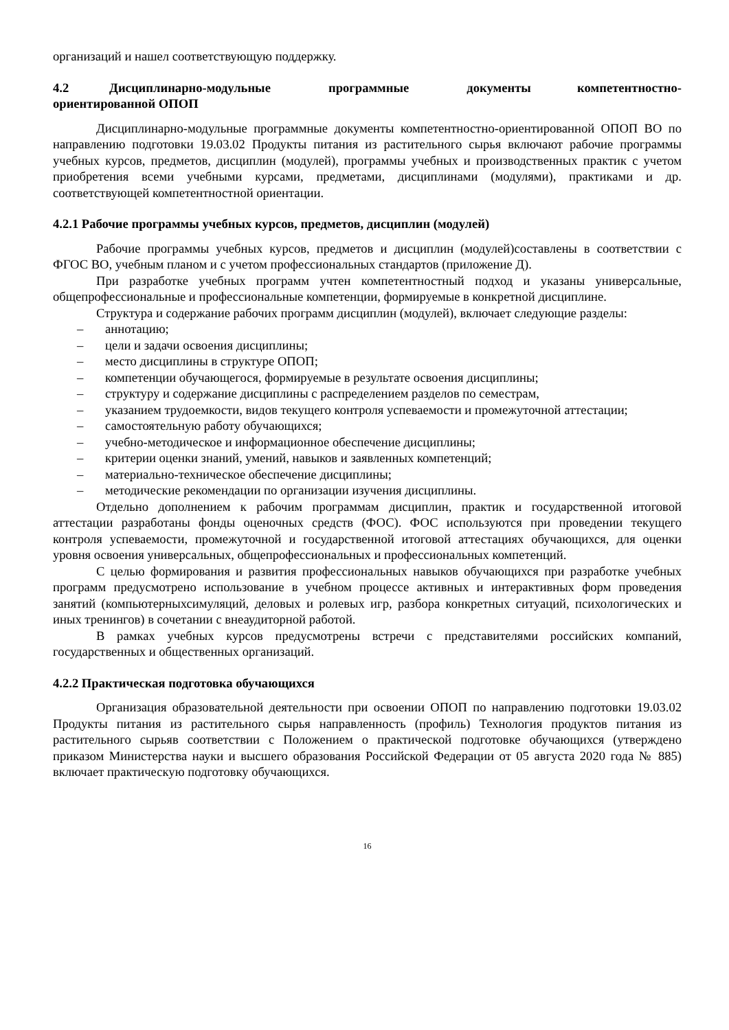организаций и нашел соответствующую поддержку.
4.2 Дисциплинарно-модульные программные документы компетентностно-ориентированной ОПОП
Дисциплинарно-модульные программные документы компетентностно-ориентированной ОПОП ВО по направлению подготовки 19.03.02 Продукты питания из растительного сырья включают рабочие программы учебных курсов, предметов, дисциплин (модулей), программы учебных и производственных практик с учетом приобретения всеми учебными курсами, предметами, дисциплинами (модулями), практиками и др. соответствующей компетентностной ориентации.
4.2.1 Рабочие программы учебных курсов, предметов, дисциплин (модулей)
Рабочие программы учебных курсов, предметов и дисциплин (модулей)составлены в соответствии с ФГОС ВО, учебным планом и с учетом профессиональных стандартов (приложение Д).
При разработке учебных программ учтен компетентностный подход и указаны универсальные, общепрофессиональные и профессиональные компетенции, формируемые в конкретной дисциплине.
Структура и содержание рабочих программ дисциплин (модулей), включает следующие разделы:
– аннотацию;
– цели и задачи освоения дисциплины;
– место дисциплины в структуре ОПОП;
– компетенции обучающегося, формируемые в результате освоения дисциплины;
– структуру и содержание дисциплины с распределением разделов по семестрам,
– указанием трудоемкости, видов текущего контроля успеваемости и промежуточной аттестации;
– самостоятельную работу обучающихся;
– учебно-методическое и информационное обеспечение дисциплины;
– критерии оценки знаний, умений, навыков и заявленных компетенций;
– материально-техническое обеспечение дисциплины;
– методические рекомендации по организации изучения дисциплины.
Отдельно дополнением к рабочим программам дисциплин, практик и государственной итоговой аттестации разработаны фонды оценочных средств (ФОС). ФОС используются при проведении текущего контроля успеваемости, промежуточной и государственной итоговой аттестациях обучающихся, для оценки уровня освоения универсальных, общепрофессиональных и профессиональных компетенций.
С целью формирования и развития профессиональных навыков обучающихся при разработке учебных программ предусмотрено использование в учебном процессе активных и интерактивных форм проведения занятий (компьютерныхсимуляций, деловых и ролевых игр, разбора конкретных ситуаций, психологических и иных тренингов) в сочетании с внеаудиторной работой.
В рамках учебных курсов предусмотрены встречи с представителями российских компаний, государственных и общественных организаций.
4.2.2 Практическая подготовка обучающихся
Организация образовательной деятельности при освоении ОПОП по направлению подготовки 19.03.02 Продукты питания из растительного сырья направленность (профиль) Технология продуктов питания из растительного сырьяв соответствии с Положением о практической подготовке обучающихся (утверждено приказом Министерства науки и высшего образования Российской Федерации от 05 августа 2020 года № 885) включает практическую подготовку обучающихся.
16